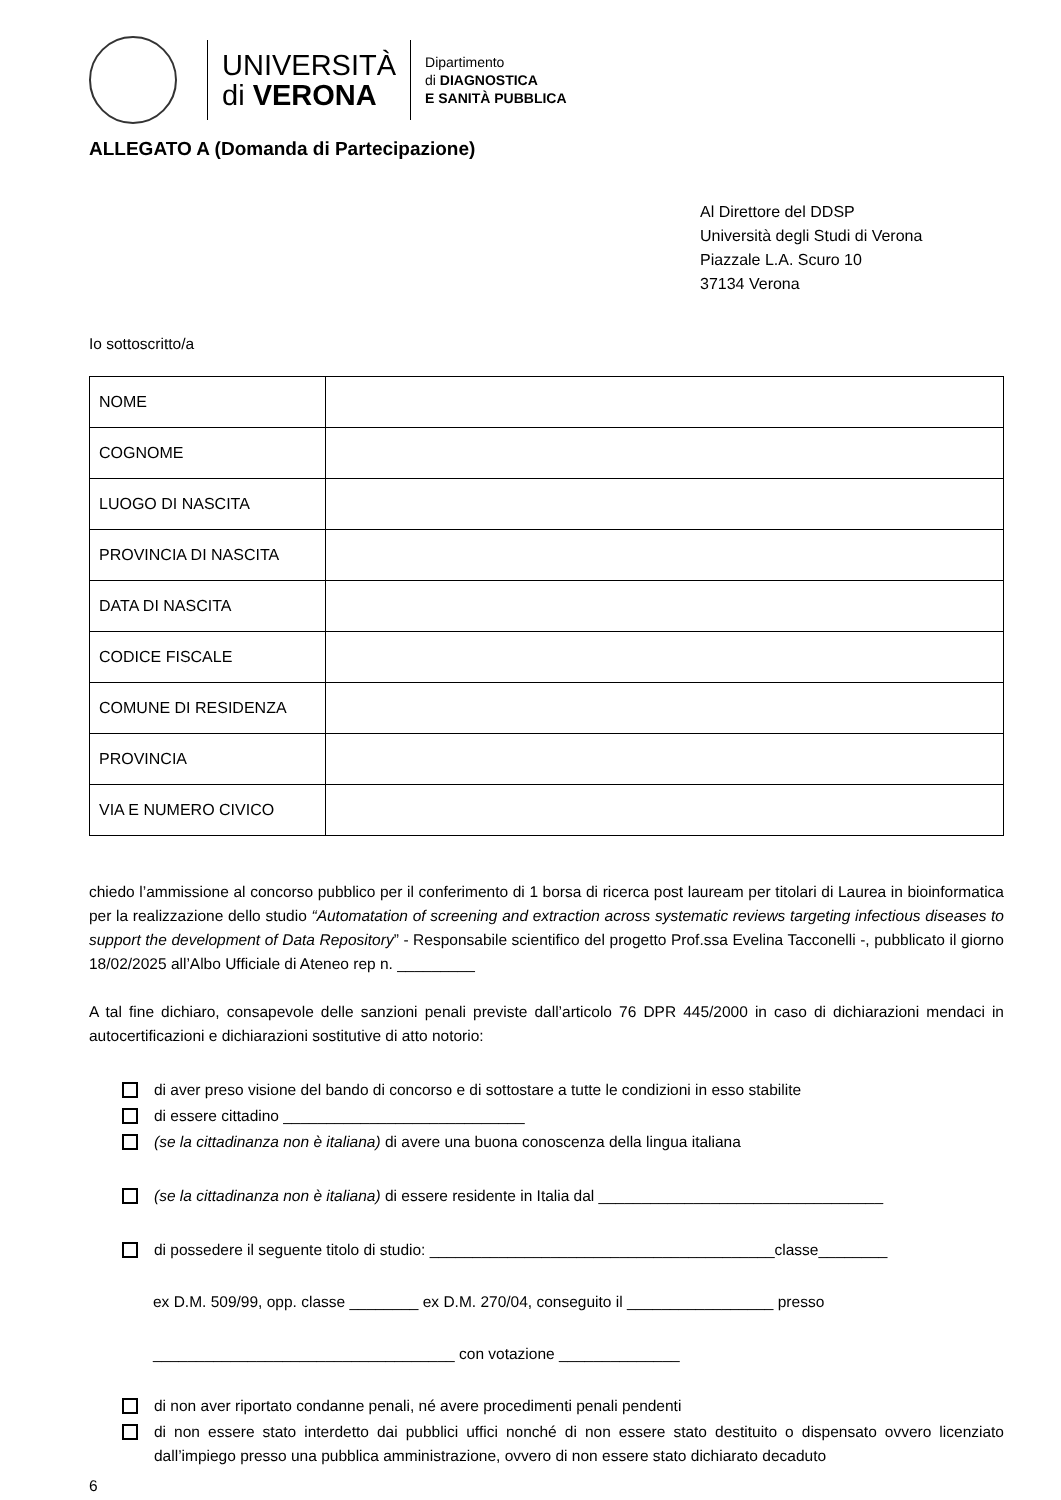UNIVERSITÀ
di VERONA
Dipartimento
di DIAGNOSTICA
E SANITÀ PUBBLICA
ALLEGATO A (Domanda di Partecipazione)
Al Direttore del DDSP
Università degli Studi di Verona
Piazzale L.A. Scuro 10
37134 Verona
Io sottoscritto/a
| NOME | |
| COGNOME | |
| LUOGO DI NASCITA | |
| PROVINCIA DI NASCITA | |
| DATA DI NASCITA | |
| CODICE FISCALE | |
| COMUNE DI RESIDENZA | |
| PROVINCIA | |
| VIA E NUMERO CIVICO | |
chiedo l’ammissione al concorso pubblico per il conferimento di 1 borsa di ricerca post lauream per titolari di Laurea in bioinformatica per la realizzazione dello studio “Automatation of screening and extraction across systematic reviews targeting infectious diseases to support the development of Data Repository” - Responsabile scientifico del progetto Prof.ssa Evelina Tacconelli -, pubblicato il giorno 18/02/2025 all’Albo Ufficiale di Ateneo rep n. _________
A tal fine dichiaro, consapevole delle sanzioni penali previste dall’articolo 76 DPR 445/2000 in caso di dichiarazioni mendaci in autocertificazioni e dichiarazioni sostitutive di atto notorio:
di aver preso visione del bando di concorso e di sottostare a tutte le condizioni in esso stabilite
di essere cittadino ____________________________
(se la cittadinanza non è italiana) di avere una buona conoscenza della lingua italiana
(se la cittadinanza non è italiana) di essere residente in Italia dal _________________________________
di possedere il seguente titolo di studio: ________________________________________classe________
ex D.M. 509/99, opp. classe ________ ex D.M. 270/04, conseguito il _________________ presso
___________________________________ con votazione ______________
di non aver riportato condanne penali, né avere procedimenti penali pendenti
di non essere stato interdetto dai pubblici uffici nonché di non essere stato destituito o dispensato ovvero licenziato dall’impiego presso una pubblica amministrazione, ovvero di non essere stato dichiarato decaduto
6